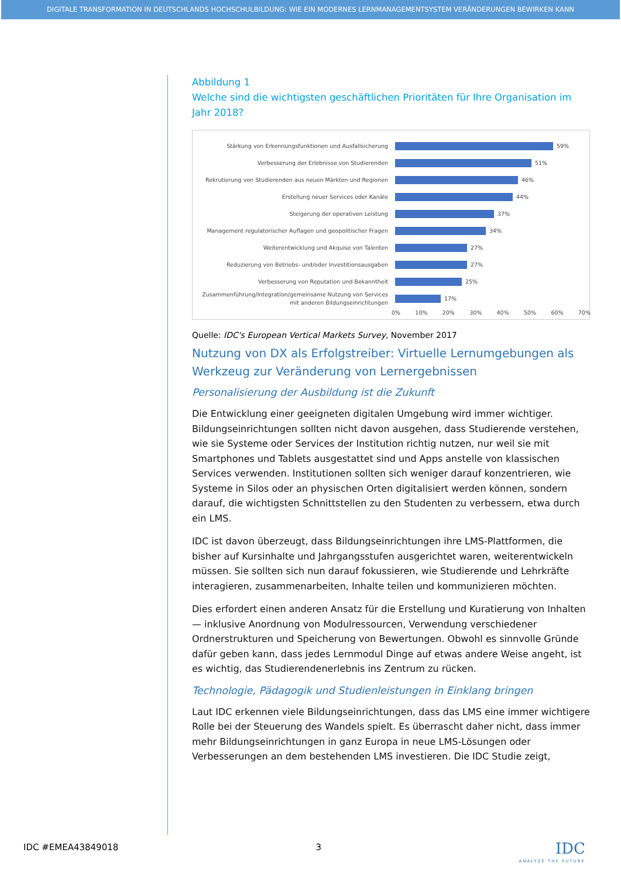DIGITALE TRANSFORMATION IN DEUTSCHLANDS HOCHSCHULBILDUNG: WIE EIN MODERNES LERNMANAGEMENTSYSTEM VERÄNDERUNGEN BEWIRKEN KANN
Abbildung 1
Welche sind die wichtigsten geschäftlichen Prioritäten für Ihre Organisation im Jahr 2018?
Stärkung von Erkennungsfunktionen und Ausfallsicherung
59%
Verbesserung der Erlebnisse von Studierenden
51%
Rekrutierung von Studierenden aus neuen Märkten und Regionen
46%
Erstellung neuer Services oder Kanäle
44%
Steigerung der operativen Leistung
37%
Management regulatorischer Auflagen und geopolitischer Fragen
34%
Weiterentwicklung und Akquise von Talenten
27%
Reduzierung von Betriebs- und/oder Investitionsausgaben
27%
Verbesserung von Reputation und Bekanntheit
25%
Zusammenführung/Integration/gemeinsame Nutzung von Services mit anderen Bildungseinrichtungen
17%
0% 10% 20% 30% 40% 50% 60% 70%
Quelle: IDC's European Vertical Markets Survey, November 2017
Nutzung von DX als Erfolgstreiber: Virtuelle Lernumgebungen als Werkzeug zur Veränderung von Lernergebnissen
Personalisierung der Ausbildung ist die Zukunft
Die Entwicklung einer geeigneten digitalen Umgebung wird immer wichtiger. Bildungseinrichtungen sollten nicht davon ausgehen, dass Studierende verstehen, wie sie Systeme oder Services der Institution richtig nutzen, nur weil sie mit Smartphones und Tablets ausgestattet sind und Apps anstelle von klassischen Services verwenden. Institutionen sollten sich weniger darauf konzentrieren, wie Systeme in Silos oder an physischen Orten digitalisiert werden können, sondern darauf, die wichtigsten Schnittstellen zu den Studenten zu verbessern, etwa durch ein LMS.
IDC ist davon überzeugt, dass Bildungseinrichtungen ihre LMS-Plattformen, die bisher auf Kursinhalte und Jahrgangsstufen ausgerichtet waren, weiterentwickeln müssen. Sie sollten sich nun darauf fokussieren, wie Studierende und Lehrkräfte interagieren, zusammenarbeiten, Inhalte teilen und kommunizieren möchten.
Dies erfordert einen anderen Ansatz für die Erstellung und Kuratierung von Inhalten — inklusive Anordnung von Modulressourcen, Verwendung verschiedener Ordnerstrukturen und Speicherung von Bewertungen. Obwohl es sinnvolle Gründe dafür geben kann, dass jedes Lernmodul Dinge auf etwas andere Weise angeht, ist es wichtig, das Studierendenerlebnis ins Zentrum zu rücken.
Technologie, Pädagogik und Studienleistungen in Einklang bringen
Laut IDC erkennen viele Bildungseinrichtungen, dass das LMS eine immer wichtigere Rolle bei der Steuerung des Wandels spielt. Es überrascht daher nicht, dass immer mehr Bildungseinrichtungen in ganz Europa in neue LMS-Lösungen oder Verbesserungen an dem bestehenden LMS investieren. Die IDC Studie zeigt,
IDC #EMEA43849018 3
IDC
ANALYZE THE FUTURE